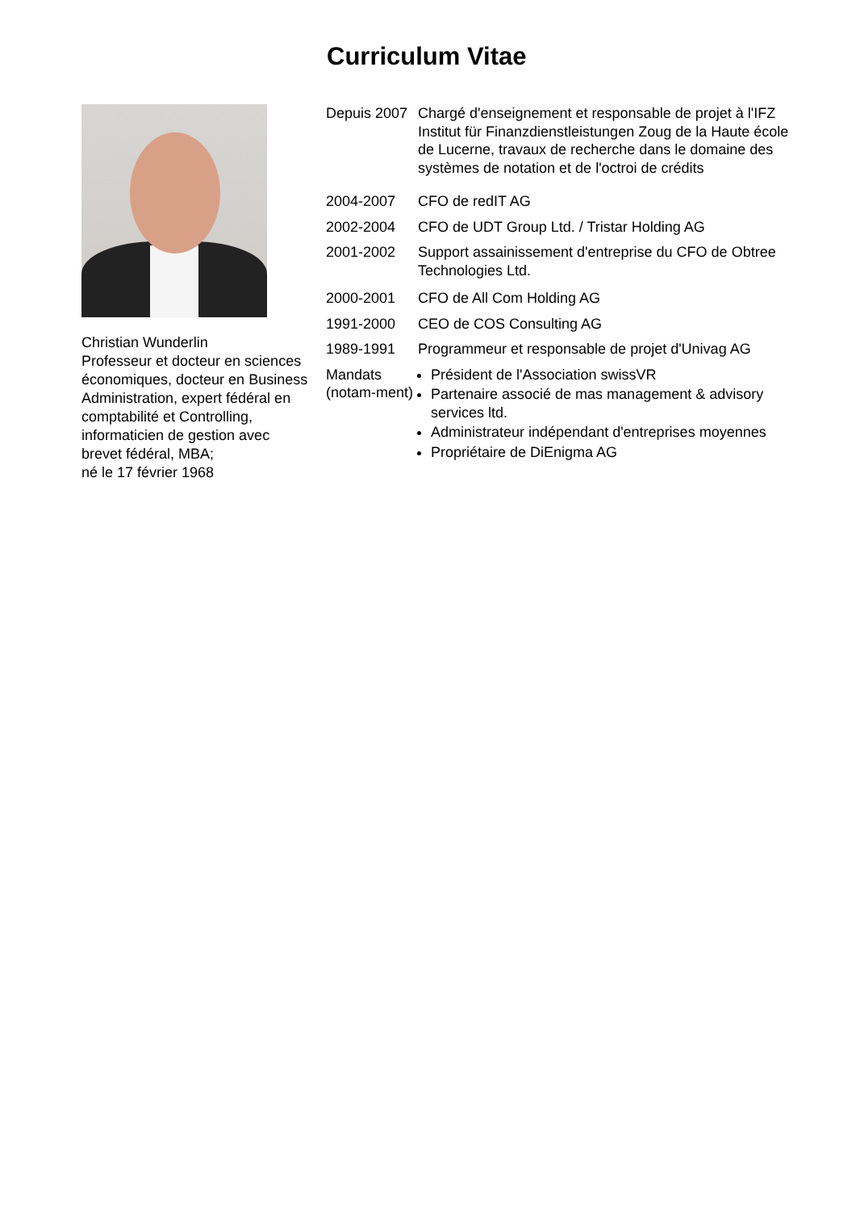Curriculum Vitae
Christian Wunderlin
Professeur et docteur en sciences économiques, docteur en Business Administration, expert fédéral en comptabilité et Controlling, informaticien de gestion avec brevet fédéral, MBA;
né le 17 février 1968
| Depuis 2007 | Chargé d'enseignement et responsable de projet à l'IFZ Institut für Finanzdienstleistungen Zoug de la Haute école de Lucerne, travaux de recherche dans le domaine des systèmes de notation et de l'octroi de crédits |
| 2004-2007 | CFO de redIT AG |
| 2002-2004 | CFO de UDT Group Ltd. / Tristar Holding AG |
| 2001-2002 | Support assainissement d'entreprise du CFO de Obtree Technologies Ltd. |
| 2000-2001 | CFO de All Com Holding AG |
| 1991-2000 | CEO de COS Consulting AG |
| 1989-1991 | Programmeur et responsable de projet d'Univag AG |
| Mandats (notam-ment) | Président de l'Association swissVR Partenaire associé de mas management & advisory services ltd. Administrateur indépendant d'entreprises moyennes Propriétaire de DiEnigma AG |